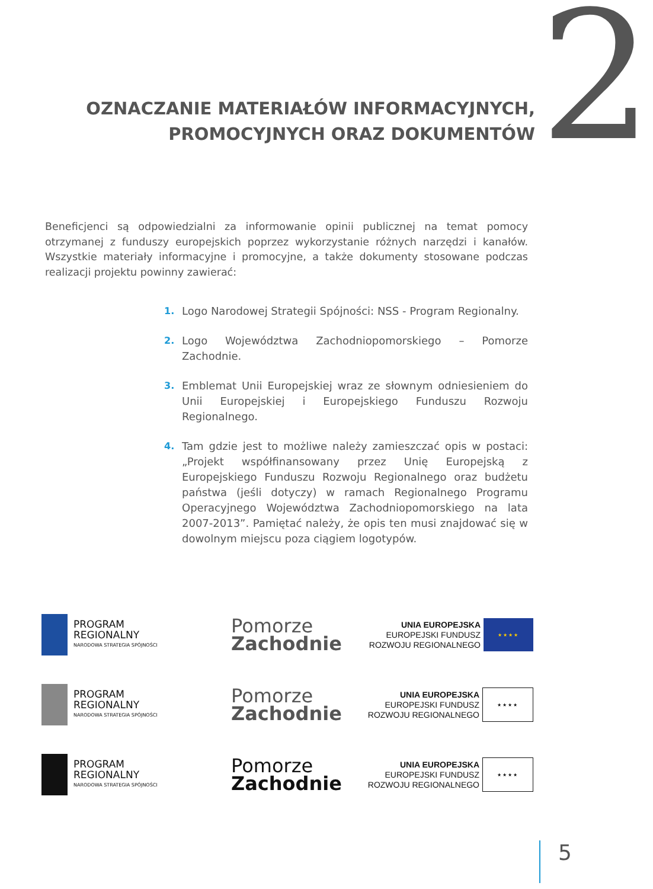OZNACZANIE MATERIAŁÓW INFORMACYJNYCH,
PROMOCYJNYCH ORAZ DOKUMENTÓW
2
Beneficjenci są odpowiedzialni za informowanie opinii publicznej na temat pomocy otrzymanej z funduszy europejskich poprzez wykorzystanie różnych narzędzi i kanałów. Wszystkie materiały informacyjne i promocyjne, a także dokumenty stosowane podczas realizacji projektu powinny zawierać:
1. Logo Narodowej Strategii Spójności: NSS - Program Regionalny.
2. Logo Województwa Zachodniopomorskiego – Pomorze Zachodnie.
3. Emblemat Unii Europejskiej wraz ze słownym odniesieniem do Unii Europejskiej i Europejskiego Funduszu Rozwoju Regionalnego.
4. Tam gdzie jest to możliwe należy zamieszczać opis w postaci: „Projekt współfinansowany przez Unię Europejską z Europejskiego Funduszu Rozwoju Regionalnego oraz budżetu państwa (jeśli dotyczy) w ramach Regionalnego Programu Operacyjnego Województwa Zachodniopomorskiego na lata 2007-2013”. Pamiętać należy, że opis ten musi znajdować się w dowolnym miejscu poza ciągiem logotypów.
PROGRAM
REGIONALNY
NARODOWA STRATEGIA SPÓJNOŚCI
Pomorze
Zachodnie
UNIA EUROPEJSKA
EUROPEJSKI FUNDUSZ
ROZWOJU REGIONALNEGO
★★★★
PROGRAM
REGIONALNY
NARODOWA STRATEGIA SPÓJNOŚCI
Pomorze
Zachodnie
UNIA EUROPEJSKA
EUROPEJSKI FUNDUSZ
ROZWOJU REGIONALNEGO
★★★★
PROGRAM
REGIONALNY
NARODOWA STRATEGIA SPÓJNOŚCI
Pomorze
Zachodnie
UNIA EUROPEJSKA
EUROPEJSKI FUNDUSZ
ROZWOJU REGIONALNEGO
★★★★
5